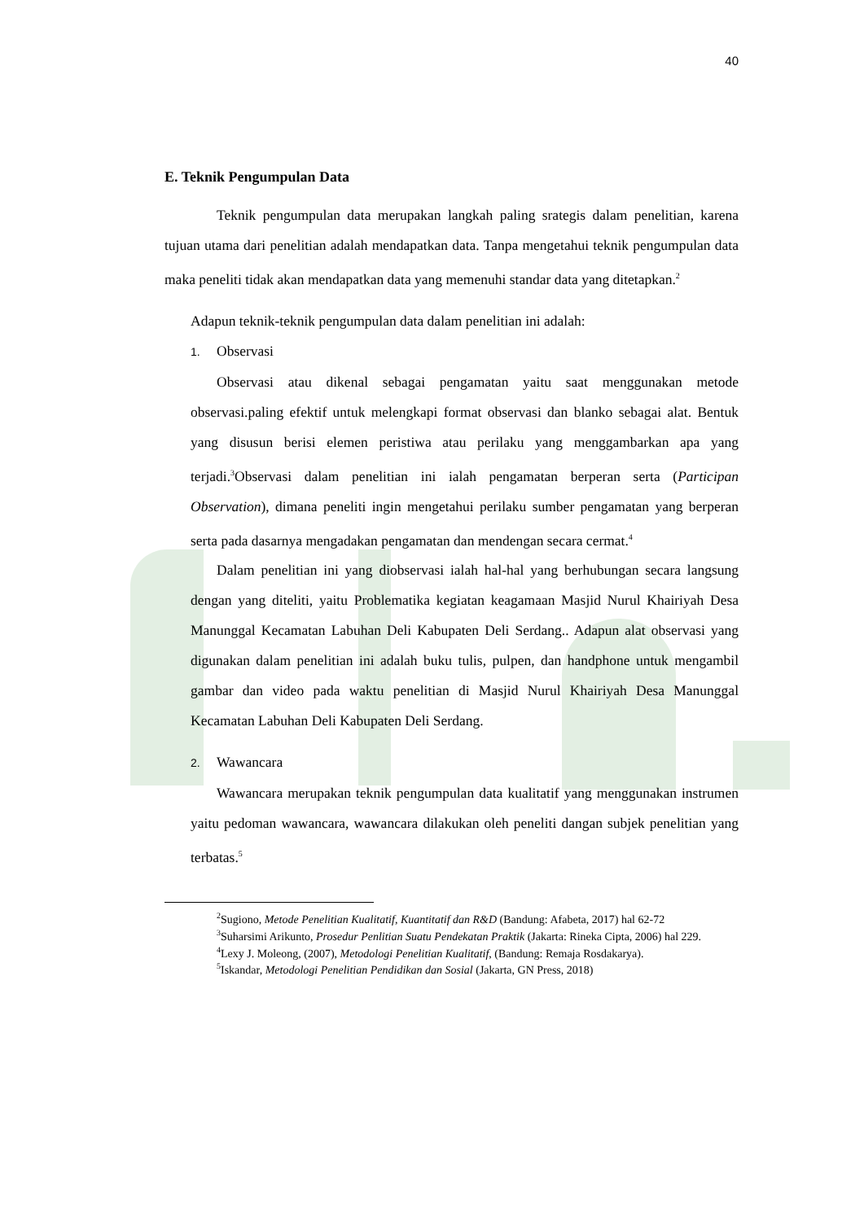40
E. Teknik Pengumpulan Data
Teknik pengumpulan data merupakan langkah paling srategis dalam penelitian, karena tujuan utama dari penelitian adalah mendapatkan data. Tanpa mengetahui teknik pengumpulan data maka peneliti tidak akan mendapatkan data yang memenuhi standar data yang ditetapkan.<sup>2</sup>
Adapun teknik-teknik pengumpulan data dalam penelitian ini adalah:
1. Observasi
Observasi atau dikenal sebagai pengamatan yaitu saat menggunakan metode observasi.paling efektif untuk melengkapi format observasi dan blanko sebagai alat. Bentuk yang disusun berisi elemen peristiwa atau perilaku yang menggambarkan apa yang terjadi.<sup>3</sup>Observasi dalam penelitian ini ialah pengamatan berperan serta (Participan Observation), dimana peneliti ingin mengetahui perilaku sumber pengamatan yang berperan serta pada dasarnya mengadakan pengamatan dan mendengan secara cermat.<sup>4</sup>
Dalam penelitian ini yang diobservasi ialah hal-hal yang berhubungan secara langsung dengan yang diteliti, yaitu Problematika kegiatan keagamaan Masjid Nurul Khairiyah Desa Manunggal Kecamatan Labuhan Deli Kabupaten Deli Serdang.. Adapun alat observasi yang digunakan dalam penelitian ini adalah buku tulis, pulpen, dan handphone untuk mengambil gambar dan video pada waktu penelitian di Masjid Nurul Khairiyah Desa Manunggal Kecamatan Labuhan Deli Kabupaten Deli Serdang.
2. Wawancara
Wawancara merupakan teknik pengumpulan data kualitatif yang menggunakan instrumen yaitu pedoman wawancara, wawancara dilakukan oleh peneliti dangan subjek penelitian yang terbatas.<sup>5</sup>
<sup>2</sup> Sugiono, Metode Penelitian Kualitatif, Kuantitatif dan R&D (Bandung: Afabeta, 2017) hal 62-72
<sup>3</sup> Suharsimi Arikunto, Prosedur Penlitian Suatu Pendekatan Praktik (Jakarta: Rineka Cipta, 2006) hal 229.
<sup>4</sup> Lexy J. Moleong, (2007), Metodologi Penelitian Kualitatif, (Bandung: Remaja Rosdakarya).
<sup>5</sup> Iskandar, Metodologi Penelitian Pendidikan dan Sosial (Jakarta, GN Press, 2018)